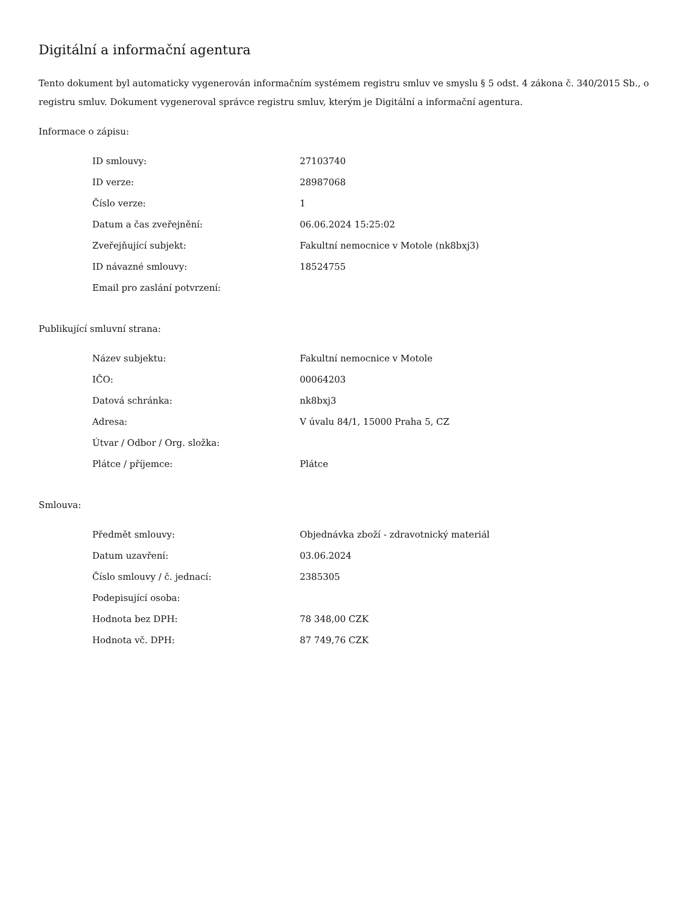Digitální a informační agentura
Tento dokument byl automaticky vygenerován informačním systémem registru smluv ve smyslu § 5 odst. 4 zákona č. 340/2015 Sb., o registru smluv. Dokument vygeneroval správce registru smluv, kterým je Digitální a informační agentura.
Informace o zápisu:
| ID smlouvy: | 27103740 |
| ID verze: | 28987068 |
| Číslo verze: | 1 |
| Datum a čas zveřejnění: | 06.06.2024 15:25:02 |
| Zveřejňující subjekt: | Fakultní nemocnice v Motole (nk8bxj3) |
| ID návazné smlouvy: | 18524755 |
| Email pro zaslání potvrzení: | |
Publikující smluvní strana:
| Název subjektu: | Fakultní nemocnice v Motole |
| IČO: | 00064203 |
| Datová schránka: | nk8bxj3 |
| Adresa: | V úvalu 84/1, 15000 Praha 5, CZ |
| Útvar / Odbor / Org. složka: | |
| Plátce / příjemce: | Plátce |
Smlouva:
| Předmět smlouvy: | Objednávka zboží - zdravotnický materiál |
| Datum uzavření: | 03.06.2024 |
| Číslo smlouvy / č. jednací: | 2385305 |
| Podepisující osoba: | |
| Hodnota bez DPH: | 78 348,00 CZK |
| Hodnota vč. DPH: | 87 749,76 CZK |